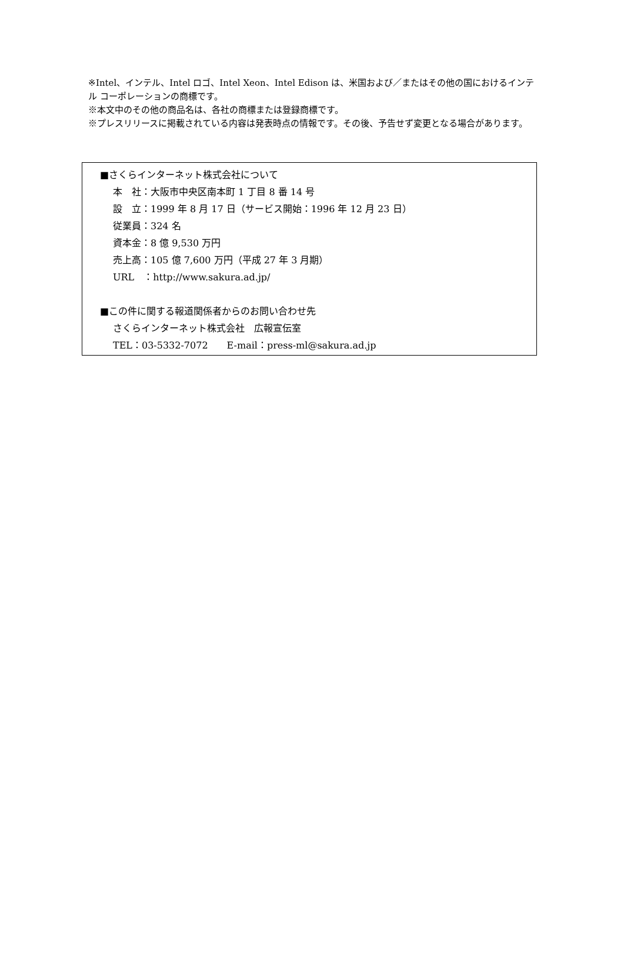※Intel、インテル、Intel ロゴ、Intel Xeon、Intel Edison は、米国および／またはその他の国におけるインテル コーポレーションの商標です。
※本文中のその他の商品名は、各社の商標または登録商標です。
※プレスリリースに掲載されている内容は発表時点の情報です。その後、予告せず変更となる場合があります。
■さくらインターネット株式会社について
本　社：大阪市中央区南本町 1 丁目 8 番 14 号
設　立：1999 年 8 月 17 日（サービス開始：1996 年 12 月 23 日）
従業員：324 名
資本金：8 億 9,530 万円
売上高：105 億 7,600 万円（平成 27 年 3 月期）
URL　：http://www.sakura.ad.jp/
■この件に関する報道関係者からのお問い合わせ先
さくらインターネット株式会社　広報宣伝室
TEL：03-5332-7072　　E-mail：press-ml@sakura.ad.jp